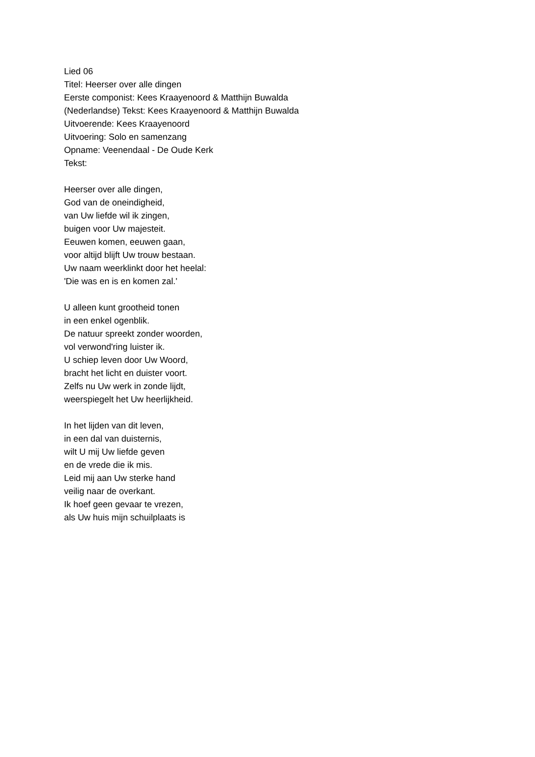Lied 06
Titel: Heerser over alle dingen
Eerste componist: Kees Kraayenoord & Matthijn Buwalda
(Nederlandse) Tekst: Kees Kraayenoord & Matthijn Buwalda
Uitvoerende: Kees Kraayenoord
Uitvoering: Solo en samenzang
Opname: Veenendaal - De Oude Kerk
Tekst:
Heerser over alle dingen,
God van de oneindigheid,
van Uw liefde wil ik zingen,
buigen voor Uw majesteit.
Eeuwen komen, eeuwen gaan,
voor altijd blijft Uw trouw bestaan.
Uw naam weerklinkt door het heelal:
'Die was en is en komen zal.'
U alleen kunt grootheid tonen
in een enkel ogenblik.
De natuur spreekt zonder woorden,
vol verwond'ring luister ik.
U schiep leven door Uw Woord,
bracht het licht en duister voort.
Zelfs nu Uw werk in zonde lijdt,
weerspiegelt het Uw heerlijkheid.
In het lijden van dit leven,
in een dal van duisternis,
wilt U mij Uw liefde geven
en de vrede die ik mis.
Leid mij aan Uw sterke hand
veilig naar de overkant.
Ik hoef geen gevaar te vrezen,
als Uw huis mijn schuilplaats is